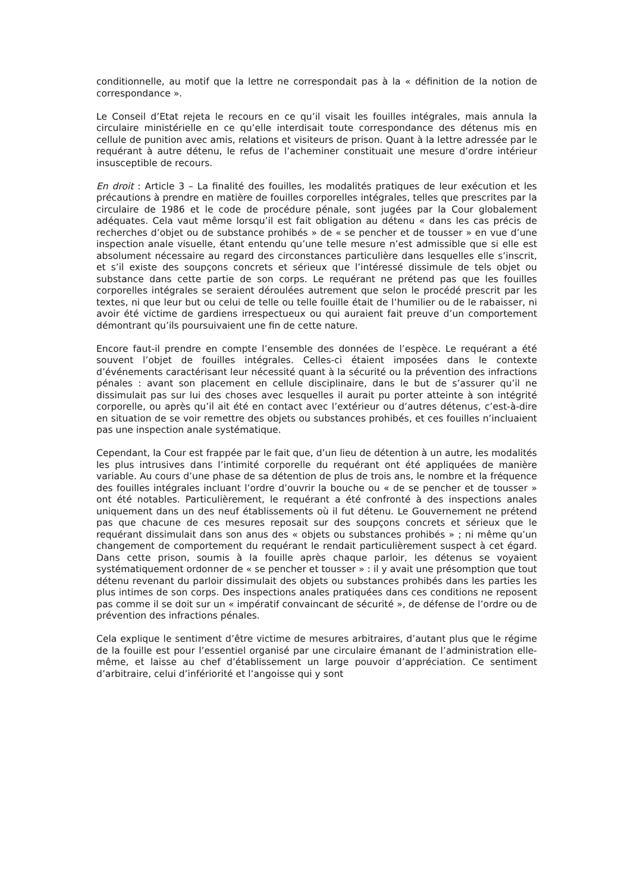conditionnelle, au motif que la lettre ne correspondait pas à la « définition de la notion de correspondance ».
Le Conseil d’Etat rejeta le recours en ce qu’il visait les fouilles intégrales, mais annula la circulaire ministérielle en ce qu’elle interdisait toute correspondance des détenus mis en cellule de punition avec amis, relations et visiteurs de prison. Quant à la lettre adressée par le requérant à autre détenu, le refus de l’acheminer constituait une mesure d’ordre intérieur insusceptible de recours.
En droit : Article 3 – La finalité des fouilles, les modalités pratiques de leur exécution et les précautions à prendre en matière de fouilles corporelles intégrales, telles que prescrites par la circulaire de 1986 et le code de procédure pénale, sont jugées par la Cour globalement adéquates. Cela vaut même lorsqu’il est fait obligation au détenu « dans les cas précis de recherches d’objet ou de substance prohibés » de « se pencher et de tousser » en vue d’une inspection anale visuelle, étant entendu qu’une telle mesure n’est admissible que si elle est absolument nécessaire au regard des circonstances particulière dans lesquelles elle s’inscrit, et s’il existe des soupçons concrets et sérieux que l’intéressé dissimule de tels objet ou substance dans cette partie de son corps. Le requérant ne prétend pas que les fouilles corporelles intégrales se seraient déroulées autrement que selon le procédé prescrit par les textes, ni que leur but ou celui de telle ou telle fouille était de l’humilier ou de le rabaisser, ni avoir été victime de gardiens irrespectueux ou qui auraient fait preuve d’un comportement démontrant qu’ils poursuivaient une fin de cette nature.
Encore faut-il prendre en compte l’ensemble des données de l’espèce. Le requérant a été souvent l’objet de fouilles intégrales. Celles-ci étaient imposées dans le contexte d’événements caractérisant leur nécessité quant à la sécurité ou la prévention des infractions pénales : avant son placement en cellule disciplinaire, dans le but de s’assurer qu’il ne dissimulait pas sur lui des choses avec lesquelles il aurait pu porter atteinte à son intégrité corporelle, ou après qu’il ait été en contact avec l’extérieur ou d’autres détenus, c’est-à-dire en situation de se voir remettre des objets ou substances prohibés, et ces fouilles n’incluaient pas une inspection anale systématique.
Cependant, la Cour est frappée par le fait que, d’un lieu de détention à un autre, les modalités les plus intrusives dans l’intimité corporelle du requérant ont été appliquées de manière variable. Au cours d’une phase de sa détention de plus de trois ans, le nombre et la fréquence des fouilles intégrales incluant l’ordre d’ouvrir la bouche ou « de se pencher et de tousser » ont été notables. Particulièrement, le requérant a été confronté à des inspections anales uniquement dans un des neuf établissements où il fut détenu. Le Gouvernement ne prétend pas que chacune de ces mesures reposait sur des soupçons concrets et sérieux que le requérant dissimulait dans son anus des « objets ou substances prohibés » ; ni même qu’un changement de comportement du requérant le rendait particulièrement suspect à cet égard. Dans cette prison, soumis à la fouille après chaque parloir, les détenus se voyaient systématiquement ordonner de « se pencher et tousser » : il y avait une présomption que tout détenu revenant du parloir dissimulait des objets ou substances prohibés dans les parties les plus intimes de son corps. Des inspections anales pratiquées dans ces conditions ne reposent pas comme il se doit sur un « impératif convaincant de sécurité », de défense de l’ordre ou de prévention des infractions pénales.
Cela explique le sentiment d’être victime de mesures arbitraires, d’autant plus que le régime de la fouille est pour l’essentiel organisé par une circulaire émanant de l’administration elle-même, et laisse au chef d’établissement un large pouvoir d’appréciation. Ce sentiment d’arbitraire, celui d’infériorité et l’angoisse qui y sont